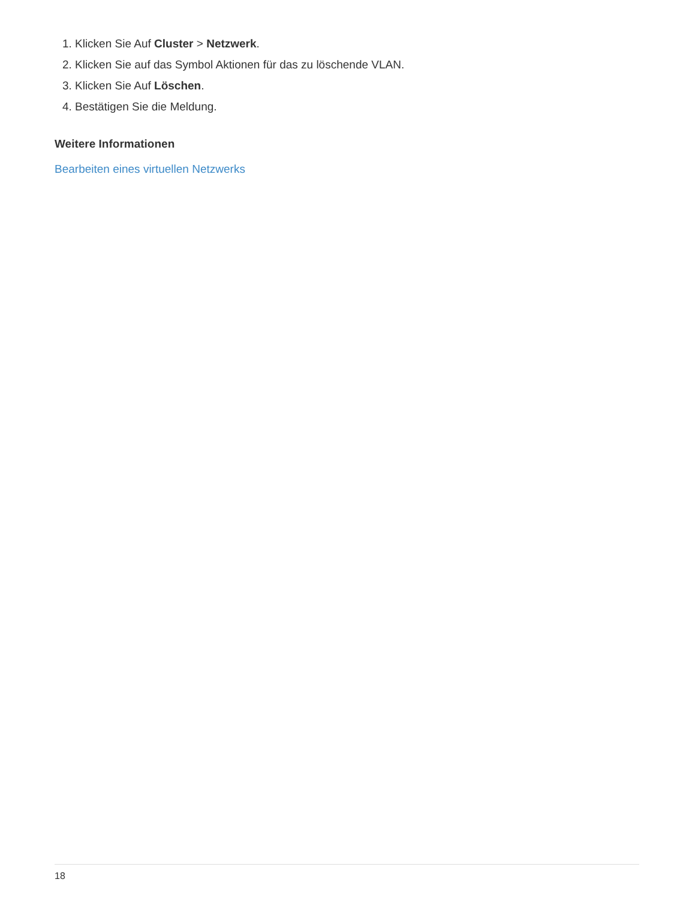1. Klicken Sie Auf Cluster > Netzwerk.
2. Klicken Sie auf das Symbol Aktionen für das zu löschende VLAN.
3. Klicken Sie Auf Löschen.
4. Bestätigen Sie die Meldung.
Weitere Informationen
Bearbeiten eines virtuellen Netzwerks
18